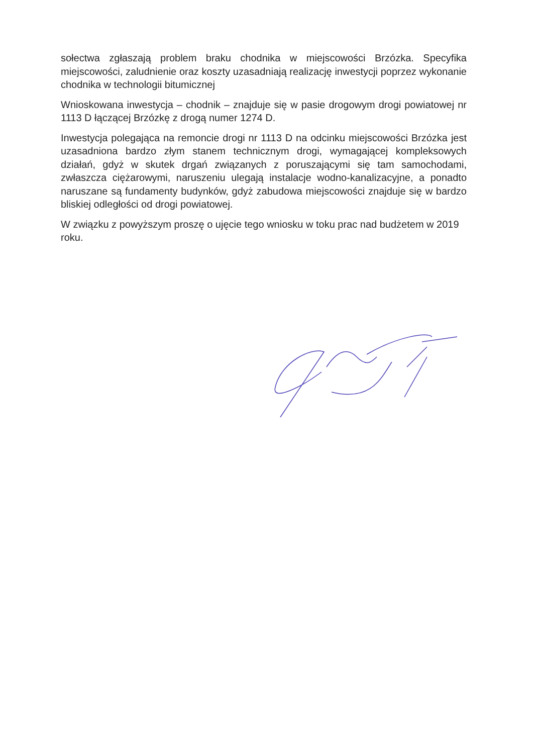sołectwa zgłaszają problem braku chodnika w miejscowości Brzózka. Specyfika miejscowości, zaludnienie oraz koszty uzasadniają realizację inwestycji poprzez wykonanie chodnika w technologii bitumicznej
Wnioskowana inwestycja – chodnik – znajduje się w pasie drogowym drogi powiatowej nr 1113 D łączącej Brzózkę z drogą numer 1274 D.
Inwestycja polegająca na remoncie drogi nr 1113 D na odcinku miejscowości Brzózka jest uzasadniona bardzo złym stanem technicznym drogi, wymagającej kompleksowych działań, gdyż w skutek drgań związanych z poruszającymi się tam samochodami, zwłaszcza ciężarowymi, naruszeniu ulegają instalacje wodno-kanalizacyjne, a ponadto naruszane są fundamenty budynków, gdyż zabudowa miejscowości znajduje się w bardzo bliskiej odległości od drogi powiatowej.
W związku z powyższym proszę o ujęcie tego wniosku w toku prac nad budżetem w 2019 roku.